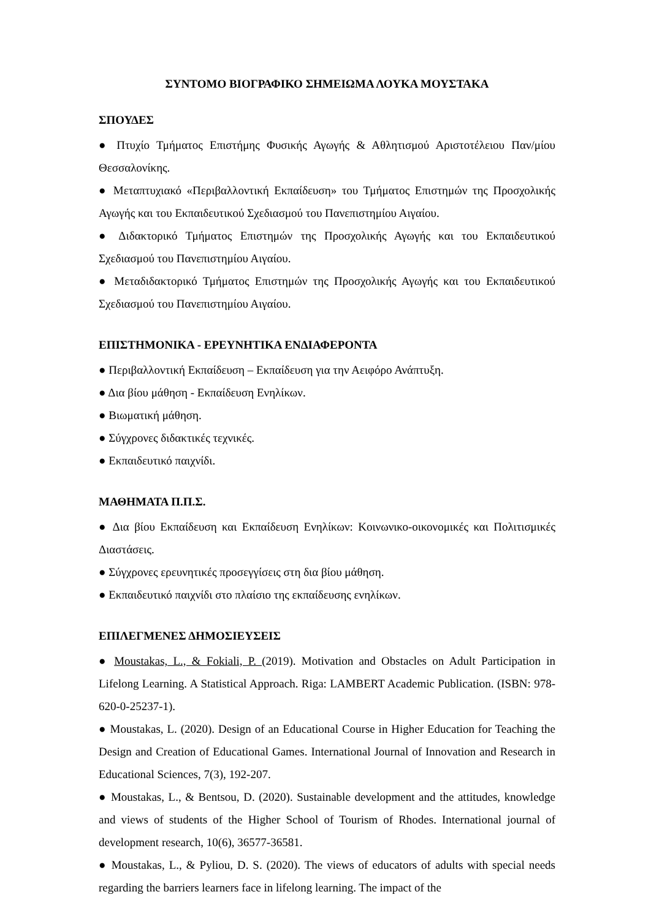ΣΥΝΤΟΜΟ ΒΙΟΓΡΑΦΙΚΟ ΣΗΜΕΙΩΜΑ ΛΟΥΚΑ ΜΟΥΣΤΑΚΑ
ΣΠΟΥΔΕΣ
● Πτυχίο Τμήματος Επιστήμης Φυσικής Αγωγής & Αθλητισμού Αριστοτέλειου Παν/μίου Θεσσαλονίκης.
● Μεταπτυχιακό «Περιβαλλοντική Εκπαίδευση» του Τμήματος Επιστημών της Προσχολικής Αγωγής και του Εκπαιδευτικού Σχεδιασμού του Πανεπιστημίου Αιγαίου.
● Διδακτορικό Τμήματος Επιστημών της Προσχολικής Αγωγής και του Εκπαιδευτικού Σχεδιασμού του Πανεπιστημίου Αιγαίου.
● Μεταδιδακτορικό Τμήματος Επιστημών της Προσχολικής Αγωγής και του Εκπαιδευτικού Σχεδιασμού του Πανεπιστημίου Αιγαίου.
ΕΠΙΣΤΗΜΟΝΙΚΑ - ΕΡΕΥΝΗΤΙΚΑ ΕΝΔΙΑΦΕΡΟΝΤΑ
● Περιβαλλοντική Εκπαίδευση – Εκπαίδευση για την Αειφόρο Ανάπτυξη.
● Δια βίου μάθηση - Εκπαίδευση Ενηλίκων.
● Βιωματική μάθηση.
● Σύγχρονες διδακτικές τεχνικές.
● Εκπαιδευτικό παιχνίδι.
ΜΑΘΗΜΑΤΑ Π.Π.Σ.
● Δια βίου Εκπαίδευση και Εκπαίδευση Ενηλίκων: Κοινωνικο-οικονομικές και Πολιτισμικές Διαστάσεις.
● Σύγχρονες ερευνητικές προσεγγίσεις στη δια βίου μάθηση.
● Εκπαιδευτικό παιχνίδι στο πλαίσιο της εκπαίδευσης ενηλίκων.
ΕΠΙΛΕΓΜΕΝΕΣ ΔΗΜΟΣΙΕΥΣΕΙΣ
● Moustakas, L., & Fokiali, P. (2019). Motivation and Obstacles on Adult Participation in Lifelong Learning. A Statistical Approach. Riga: LAMBERT Academic Publication. (ISBN: 978-620-0-25237-1).
● Moustakas, L. (2020). Design of an Educational Course in Higher Education for Teaching the Design and Creation of Educational Games. International Journal of Innovation and Research in Educational Sciences, 7(3), 192-207.
● Moustakas, L., & Bentsou, D. (2020). Sustainable development and the attitudes, knowledge and views of students of the Higher School of Tourism of Rhodes. International journal of development research, 10(6), 36577-36581.
● Moustakas, L., & Pyliou, D. S. (2020). The views of educators of adults with special needs regarding the barriers learners face in lifelong learning. The impact of the